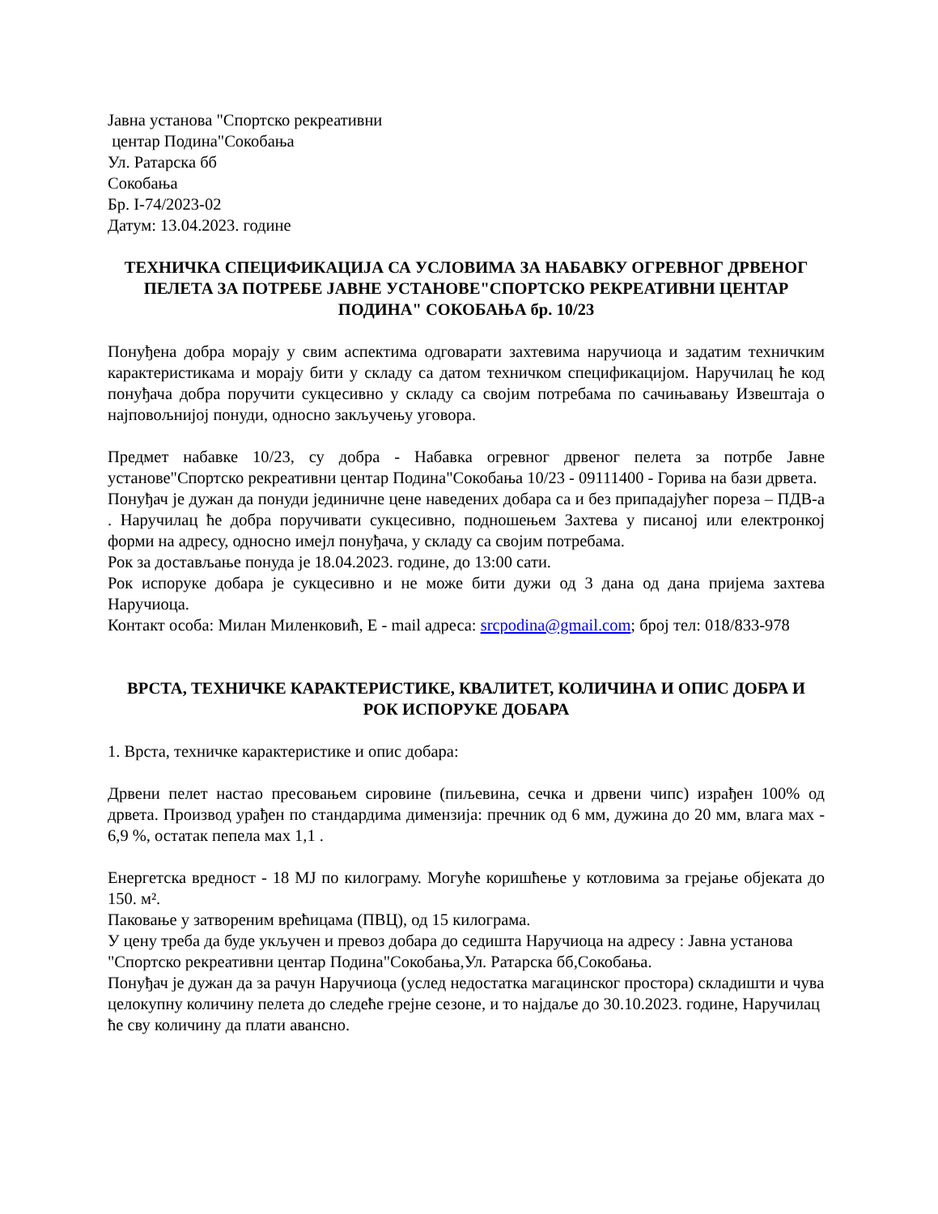Јавна установа "Спортско рекреативни
центар Подина"Сокобања
Ул. Ратарска бб
Сокобања
Бр. I-74/2023-02
Датум: 13.04.2023. године
ТЕХНИЧКА СПЕЦИФИКАЦИЈА СА УСЛОВИМА ЗА НАБАВКУ ОГРЕВНОГ ДРВЕНОГ ПЕЛЕТА ЗА ПОТРЕБЕ ЈАВНЕ УСТАНОВЕ"СПОРТСКО РЕКРЕАТИВНИ ЦЕНТАР ПОДИНА" СОКОБАЊА бр. 10/23
Понуђена добра морају у свим аспектима одговарати захтевима наручиоца и задатим техничким карактеристикама и морају бити у складу са датом техничком спецификацијом. Наручилац ће код понуђача добра поручити сукцесивно у складу са својим потребама по сачињавању Извештаја о најповољнијој понуди, односно закључењу уговора.
Предмет набавке 10/23, су добра - Набавка огревног дрвеног пелета за потрбе Јавне установе"Спортско рекреативни центар Подина"Сокобања 10/23 - 09111400 - Горива на бази дрвета.
Понуђач је дужан да понуди јединичне цене наведених добара са и без припадајућег пореза – ПДВ-а . Наручилац ће добра поручивати сукцесивно, подношењем Захтева у писаној или електронкој форми на адресу, односно имејл понуђача, у складу са својим потребама.
Рок за достављање понуда је 18.04.2023. године, до 13:00 сати.
Рок испоруке добара је сукцесивно и не може бити дужи од 3 дана од дана пријема захтева Наручиоца.
Контакт особа: Милан Миленковић, Е - mail адреса: srcpodina@gmail.com; број тел: 018/833-978
ВРСТА, ТЕХНИЧКЕ КАРАКТЕРИСТИКЕ, КВАЛИТЕТ, КОЛИЧИНА И ОПИС ДОБРА И РОК ИСПОРУКЕ ДОБАРА
1. Врста, техничке карактеристике и опис добара:
Дрвени пелет настао пресовањем сировине (пиљевина, сечка и дрвени чипс) израђен 100% од дрвета. Производ урађен по стандардима димензија: пречник од 6 мм, дужина до 20 мм, влага мах - 6,9 %, остатак пепела мах 1,1 .
Енергетска вредност - 18 MJ по килограму. Могуће коришћење у котловима за грејање објеката до 150. м².
Паковање у затвореним врећицама (ПВЦ), од 15 килограма.
У цену треба да буде укључен и превоз добара до седишта Наручиоца на адресу : Јавна установа "Спортско рекреативни центар Подина"Сокобања,Ул. Ратарска бб,Сокобања.
Понуђач је дужан да за рачун Наручиоца (услед недостатка магацинског простора) складишти и чува целокупну количину пелета до следеће грејне сезоне, и то најдаље до 30.10.2023. године, Наручилац ће сву количину да плати авансно.